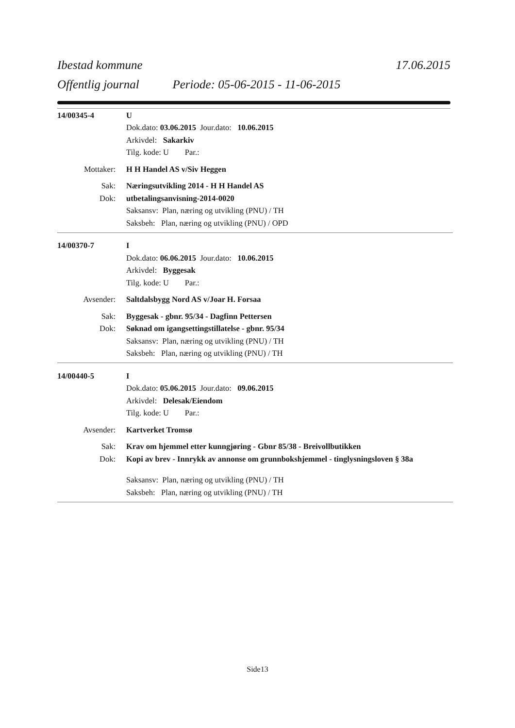Ibestad kommune 17.06.2015
Offentlig journal Periode: 05-06-2015 - 11-06-2015
14/00345-4 U
Dok.dato: 03.06.2015 Jour.dato: 10.06.2015
Arkivdel: Sakarkiv
Tilg. kode: U Par.:
Mottaker: H H Handel AS v/Siv Heggen
Sak: Næringsutvikling 2014 - H H Handel AS
Dok: utbetalingsanvisning-2014-0020
Saksansv: Plan, næring og utvikling (PNU) / TH
Saksbeh: Plan, næring og utvikling (PNU) / OPD
14/00370-7 I
Dok.dato: 06.06.2015 Jour.dato: 10.06.2015
Arkivdel: Byggesak
Tilg. kode: U Par.:
Avsender: Saltdalsbygg Nord AS v/Joar H. Forsaa
Sak: Byggesak - gbnr. 95/34 - Dagfinn Pettersen
Dok: Søknad om igangsettingstillatelse - gbnr. 95/34
Saksansv: Plan, næring og utvikling (PNU) / TH
Saksbeh: Plan, næring og utvikling (PNU) / TH
14/00440-5 I
Dok.dato: 05.06.2015 Jour.dato: 09.06.2015
Arkivdel: Delesak/Eiendom
Tilg. kode: U Par.:
Avsender: Kartverket Tromsø
Sak: Krav om hjemmel etter kunngjøring - Gbnr 85/38 - Breivollbutikken
Dok: Kopi av brev - Innrykk av annonse om grunnbokshjemmel - tinglysningsloven § 38a
Saksansv: Plan, næring og utvikling (PNU) / TH
Saksbeh: Plan, næring og utvikling (PNU) / TH
Side13